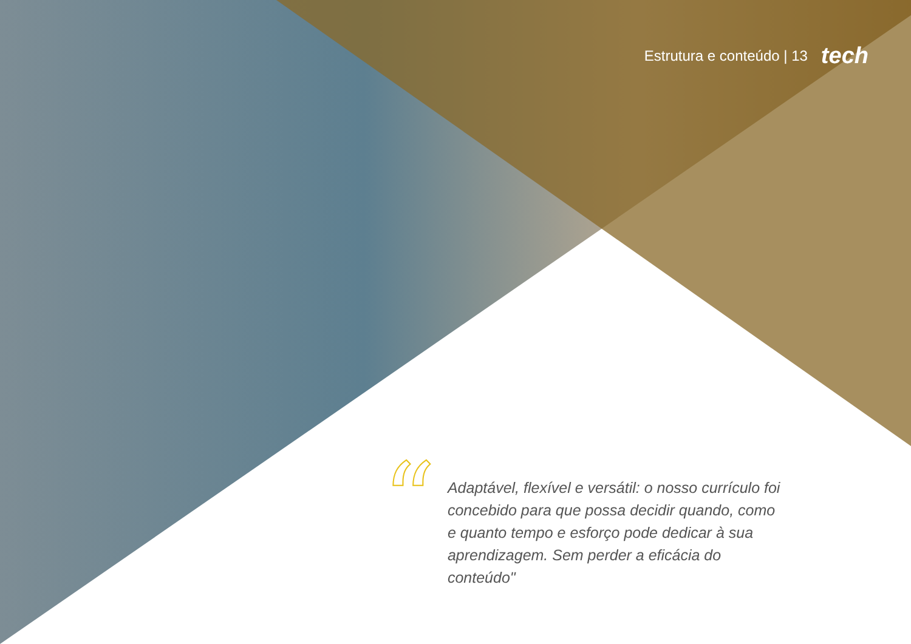Estrutura e conteúdo | 13 tech
“
Adaptável, flexível e versátil: o nosso currículo foi concebido para que possa decidir quando, como e quanto tempo e esforço pode dedicar à sua aprendizagem. Sem perder a eficácia do conteúdo"